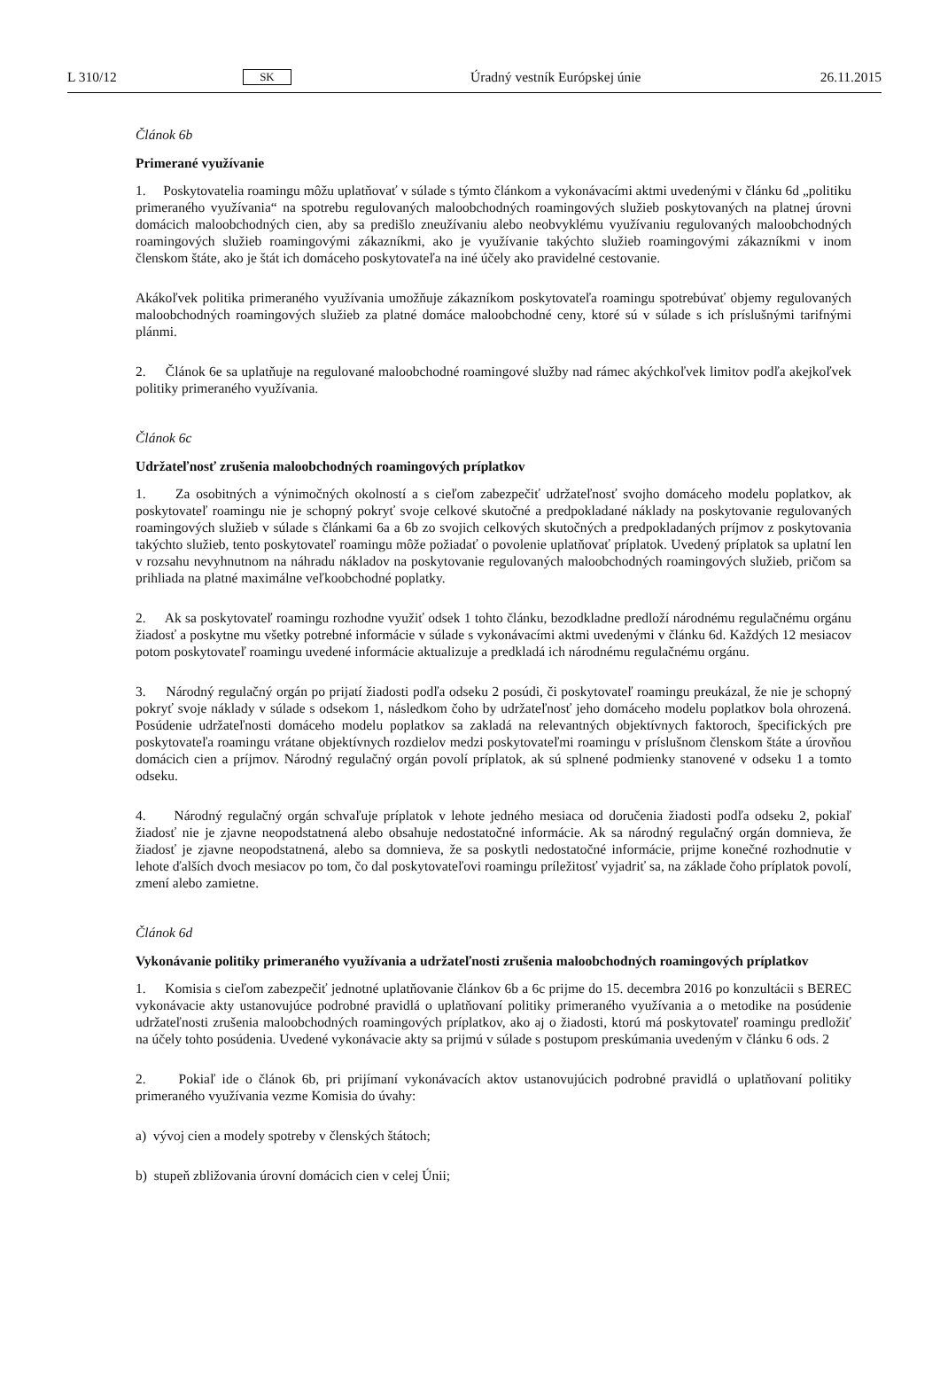L 310/12 SK Úradný vestník Európskej únie 26.11.2015
Článok 6b
Primerané využívanie
1. Poskytovatelia roamingu môžu uplatňovať v súlade s týmto článkom a vykonávacími aktmi uvedenými v článku 6d „politiku primeraného využívania“ na spotrebu regulovaných maloobchodných roamingových služieb poskytovaných na platnej úrovni domácich maloobchodných cien, aby sa predišlo zneužívaniu alebo neobvyklému využívaniu regulovaných maloobchodných roamingových služieb roamingovými zákazníkmi, ako je využívanie takýchto služieb roamingovými zákazníkmi v inom členskom štáte, ako je štát ich domáceho poskytovateľa na iné účely ako pravidelné cestovanie.
Akákoľvek politika primeraného využívania umožňuje zákazníkom poskytovateľa roamingu spotrebúvať objemy regulovaných maloobchodných roamingových služieb za platné domáce maloobchodné ceny, ktoré sú v súlade s ich príslušnými tarifnými plánmi.
2. Článok 6e sa uplatňuje na regulované maloobchodné roamingové služby nad rámec akýchkoľvek limitov podľa akejkoľvek politiky primeraného využívania.
Článok 6c
Udržateľnosť zrušenia maloobchodných roamingových príplatkov
1. Za osobitných a výnimočných okolností a s cieľom zabezpečiť udržateľnosť svojho domáceho modelu poplatkov, ak poskytovateľ roamingu nie je schopný pokryť svoje celkové skutočné a predpokladané náklady na poskytovanie regulovaných roamingových služieb v súlade s článkami 6a a 6b zo svojich celkových skutočných a predpokladaných príjmov z poskytovania takýchto služieb, tento poskytovateľ roamingu môže požiadať o povolenie uplatňovať príplatok. Uvedený príplatok sa uplatní len v rozsahu nevyhnutnom na náhradu nákladov na poskytovanie regulovaných maloobchodných roamingových služieb, pričom sa prihliada na platné maximálne veľkoobchodné poplatky.
2. Ak sa poskytovateľ roamingu rozhodne využiť odsek 1 tohto článku, bezodkladne predloží národnému regulačnému orgánu žiadosť a poskytne mu všetky potrebné informácie v súlade s vykonávacími aktmi uvedenými v článku 6d. Každých 12 mesiacov potom poskytovateľ roamingu uvedené informácie aktualizuje a predkladá ich národnému regulačnému orgánu.
3. Národný regulačný orgán po prijatí žiadosti podľa odseku 2 posúdi, či poskytovateľ roamingu preukázal, že nie je schopný pokryť svoje náklady v súlade s odsekom 1, následkom čoho by udržateľnosť jeho domáceho modelu poplatkov bola ohrozená. Posúdenie udržateľnosti domáceho modelu poplatkov sa zakladá na relevantných objektívnych faktoroch, špecifických pre poskytovateľa roamingu vrátane objektívnych rozdielov medzi poskytovateľmi roamingu v príslušnom členskom štáte a úrovňou domácich cien a príjmov. Národný regulačný orgán povolí príplatok, ak sú splnené podmienky stanovené v odseku 1 a tomto odseku.
4. Národný regulačný orgán schvaľuje príplatok v lehote jedného mesiaca od doručenia žiadosti podľa odseku 2, pokiaľ žiadosť nie je zjavne neopodstatnená alebo obsahuje nedostatočné informácie. Ak sa národný regulačný orgán domnieva, že žiadosť je zjavne neopodstatnená, alebo sa domnieva, že sa poskytli nedostatočné informácie, prijme konečné rozhodnutie v lehote ďalších dvoch mesiacov po tom, čo dal poskytovateľovi roamingu príležitosť vyjadriť sa, na základe čoho príplatok povolí, zmení alebo zamietne.
Článok 6d
Vykonávanie politiky primeraného využívania a udržateľnosti zrušenia maloobchodných roamingových príplatkov
1. Komisia s cieľom zabezpečiť jednotné uplatňovanie článkov 6b a 6c prijme do 15. decembra 2016 po konzultácii s BEREC vykonávacie akty ustanovujúce podrobné pravidlá o uplatňovaní politiky primeraného využívania a o metodike na posúdenie udržateľnosti zrušenia maloobchodných roamingových príplatkov, ako aj o žiadosti, ktorú má poskytovateľ roamingu predložiť na účely tohto posúdenia. Uvedené vykonávacie akty sa prijmú v súlade s postupom preskúmania uvedeným v článku 6 ods. 2
2. Pokiaľ ide o článok 6b, pri prijímaní vykonávacích aktov ustanovujúcich podrobné pravidlá o uplatňovaní politiky primeraného využívania vezme Komisia do úvahy:
a) vývoj cien a modely spotreby v členských štátoch;
b) stupeň zbližovania úrovní domácich cien v celej Únii;